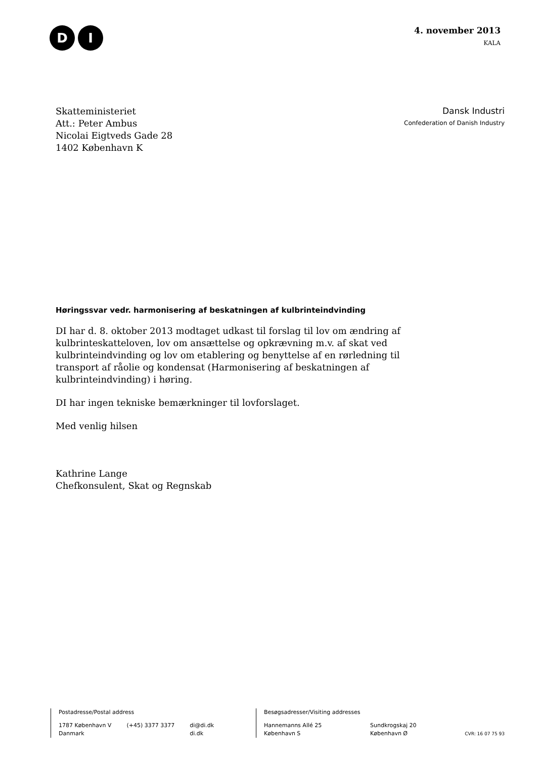D I
4. november 2013
KALA
Skatteministeriet
Att.: Peter Ambus
Nicolai Eigtveds Gade 28
1402 København K
Dansk Industri
Confederation of Danish Industry
Høringssvar vedr. harmonisering af beskatningen af kulbrinteindvinding
DI har d. 8. oktober 2013 modtaget udkast til forslag til lov om ændring af kulbrinteskatteloven, lov om ansættelse og opkrævning m.v. af skat ved kulbrinteindvinding og lov om etablering og benyttelse af en rørledning til transport af råolie og kondensat (Harmonisering af beskatningen af kulbrinteindvinding) i høring.
DI har ingen tekniske bemærkninger til lovforslaget.
Med venlig hilsen
Kathrine Lange
Chefkonsulent, Skat og Regnskab
Postadresse/Postal address
1787 København V
Danmark (+45) 3377 3377 di@di.dk
di.dk
Besøgsadresser/Visiting addresses
Hannemanns Allé 25
København S Sundkrogskaj 20
København Ø CVR: 16 07 75 93